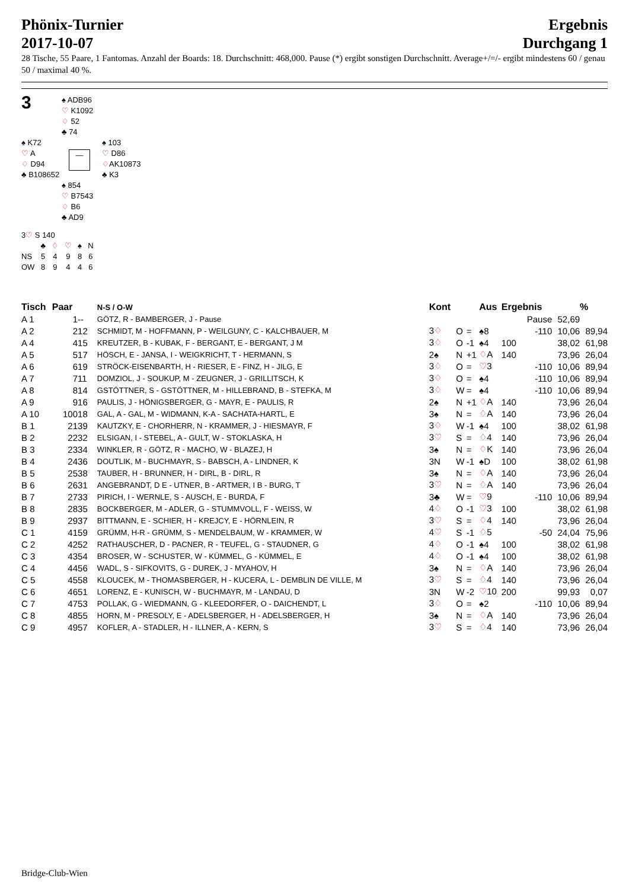Phönix-Turnier
2017-10-07
Ergebnis
Durchgang 1
28 Tische, 55 Paare, 1 Fantomas. Anzahl der Boards: 18. Durchschnitt: 468,000. Pause (*) ergibt sonstigen Durchschnitt. Average+/=/- ergibt mindestens 60 / genau 50 / maximal 40 %.
3
♠ ADB96
♡ K1092
♢ 52
♣ 74
♠ K72
♡ A
♢ D94
♣ B108652
—
♠ 103
♡ D86
♢AK10873
♣ K3
♠ 854
♡ B7543
♢ B6
♣ AD9
3♡ S 140
| | ♣ | ♢ | ♡ | ♠ | N |
| NS | 5 | 4 | 9 | 8 | 6 |
| OW | 8 | 9 | 4 | 4 | 6 |
| Tisch | Paar | | N-S / O-W | Kont | | | Aus | Ergebnis | | | % |
| --- | --- | --- | --- | --- | --- | --- | --- | --- | --- | --- | --- |
| A 1 | 1 | -- | GÖTZ, R - BAMBERGER, J - Pause | | | | | | Pause | 52,69 | |
| A 2 | 2 | 12 | SCHMIDT, M - HOFFMANN, P - WEILGUNY, C - KALCHBAUER, M | 3 ♢ | O | = | ♠8 | | -110 | 10,06 | 89,94 |
| A 4 | 4 | 15 | KREUTZER, B - KUBAK, F - BERGANT, E - BERGANT, J M | 3 ♢ | O | -1 | ♠4 | 100 | | 38,02 | 61,98 |
| A 5 | 5 | 17 | HÖSCH, E - JANSA, I - WEIGKRICHT, T - HERMANN, S | 2♠ | N | +1 | ♢ A | 140 | | 73,96 | 26,04 |
| A 6 | 6 | 19 | STRÖCK-EISENBARTH, H - RIESER, E - FINZ, H - JILG, E | 3 ♢ | O | = | ♡ 3 | | -110 | 10,06 | 89,94 |
| A 7 | 7 | 11 | DOMZIOL, J - SOUKUP, M - ZEUGNER, J - GRILLITSCH, K | 3 ♢ | O | = | ♠4 | | -110 | 10,06 | 89,94 |
| A 8 | 8 | 14 | GSTÖTTNER, S - GSTÖTTNER, M - HILLEBRAND, B - STEFKA, M | 3 ♢ | W | = | ♠4 | | -110 | 10,06 | 89,94 |
| A 9 | 9 | 16 | PAULIS, J - HÖNIGSBERGER, G - MAYR, E - PAULIS, R | 2♠ | N | +1 | ♢ A | 140 | | 73,96 | 26,04 |
| A 10 | 100 | 18 | GAL, A - GAL, M - WIDMANN, K-A - SACHATA-HARTL, E | 3♠ | N | = | ♢ A | 140 | | 73,96 | 26,04 |
| B 1 | 21 | 39 | KAUTZKY, E - CHORHERR, N - KRAMMER, J - HIESMAYR, F | 3 ♢ | W | -1 | ♠4 | 100 | | 38,02 | 61,98 |
| B 2 | 22 | 32 | ELSIGAN, I - STEBEL, A - GULT, W - STOKLASKA, H | 3 ♡ | S | = | ♢ 4 | 140 | | 73,96 | 26,04 |
| B 3 | 23 | 34 | WINKLER, R - GÖTZ, R - MACHO, W - BLAZEJ, H | 3♠ | N | = | ♢ K | 140 | | 73,96 | 26,04 |
| B 4 | 24 | 36 | DOUTLIK, M - BUCHMAYR, S - BABSCH, A - LINDNER, K | 3N | W | -1 | ♠D | 100 | | 38,02 | 61,98 |
| B 5 | 25 | 38 | TAUBER, H - BRUNNER, H - DIRL, B - DIRL, R | 3♠ | N | = | ♢ A | 140 | | 73,96 | 26,04 |
| B 6 | 26 | 31 | ANGEBRANDT, D E - UTNER, B - ARTMER, I B - BURG, T | 3 ♡ | N | = | ♢ A | 140 | | 73,96 | 26,04 |
| B 7 | 27 | 33 | PIRICH, I - WERNLE, S - AUSCH, E - BURDA, F | 3♣ | W | = | ♡ 9 | | -110 | 10,06 | 89,94 |
| B 8 | 28 | 35 | BOCKBERGER, M - ADLER, G - STUMMVOLL, F - WEISS, W | 4 ♢ | O | -1 | ♡ 3 | 100 | | 38,02 | 61,98 |
| B 9 | 29 | 37 | BITTMANN, E - SCHIER, H - KREJCY, E - HÖRNLEIN, R | 3 ♡ | S | = | ♢ 4 | 140 | | 73,96 | 26,04 |
| C 1 | 41 | 59 | GRÜMM, H-R - GRÜMM, S - MENDELBAUM, W - KRAMMER, W | 4 ♡ | S | -1 | ♢ 5 | | -50 | 24,04 | 75,96 |
| C 2 | 42 | 52 | RATHAUSCHER, D - PACNER, R - TEUFEL, G - STAUDNER, G | 4 ♢ | O | -1 | ♠4 | 100 | | 38,02 | 61,98 |
| C 3 | 43 | 54 | BROSER, W - SCHUSTER, W - KÜMMEL, G - KÜMMEL, E | 4 ♢ | O | -1 | ♠4 | 100 | | 38,02 | 61,98 |
| C 4 | 44 | 56 | WADL, S - SIFKOVITS, G - DUREK, J - MYAHOV, H | 3♠ | N | = | ♢ A | 140 | | 73,96 | 26,04 |
| C 5 | 45 | 58 | KLOUCEK, M - THOMASBERGER, H - KUCERA, L - DEMBLIN DE VILLE, M | 3 ♡ | S | = | ♢ 4 | 140 | | 73,96 | 26,04 |
| C 6 | 46 | 51 | LORENZ, E - KUNISCH, W - BUCHMAYR, M - LANDAU, D | 3N | W | -2 | ♡ 10 | 200 | | 99,93 | 0,07 |
| C 7 | 47 | 53 | POLLAK, G - WIEDMANN, G - KLEEDORFER, O - DAICHENDT, L | 3 ♢ | O | = | ♠2 | | -110 | 10,06 | 89,94 |
| C 8 | 48 | 55 | HORN, M - PRESOLY, E - ADELSBERGER, H - ADELSBERGER, H | 3♠ | N | = | ♢ A | 140 | | 73,96 | 26,04 |
| C 9 | 49 | 57 | KOFLER, A - STADLER, H - ILLNER, A - KERN, S | 3 ♡ | S | = | ♢ 4 | 140 | | 73,96 | 26,04 |
Bridge-Club-Wien